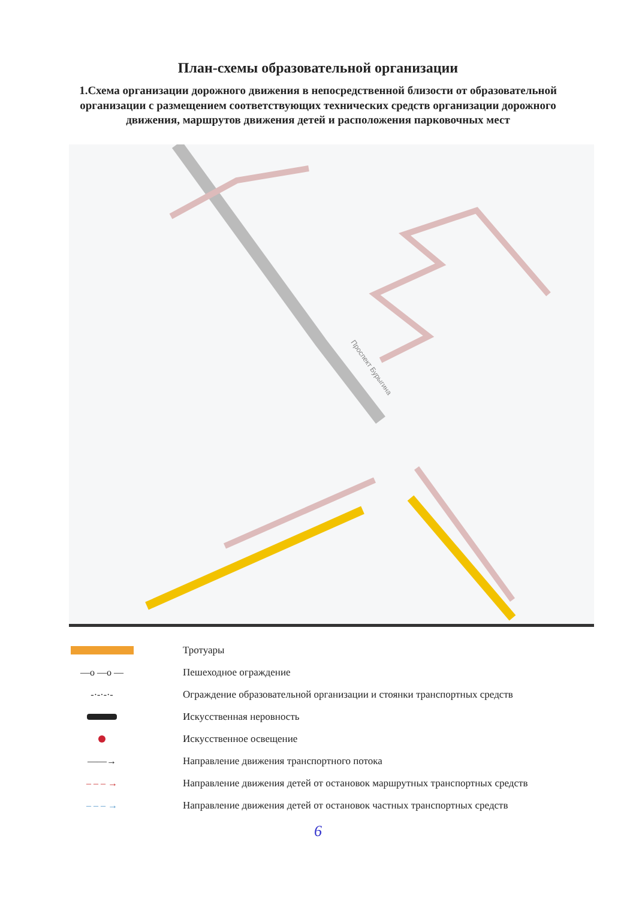План-схемы образовательной организации
1.Схема организации дорожного движения в непосредственной близости от образовательной организации с размещением соответствующих технических средств организации дорожного движения, маршрутов движения детей и расположения парковочных мест
Проспект Бурыгина
Тротуары
—o —o — Пешеходное ограждение
-·-·-·-
Ограждение образовательной организации и стоянки транспортных средств
Искусственная неровность
Искусственное освещение
——→
Направление движения транспортного потока
– – – →
Направление движения детей от остановок маршрутных транспортных средств
– – – →
Направление движения детей от остановок частных транспортных средств
6